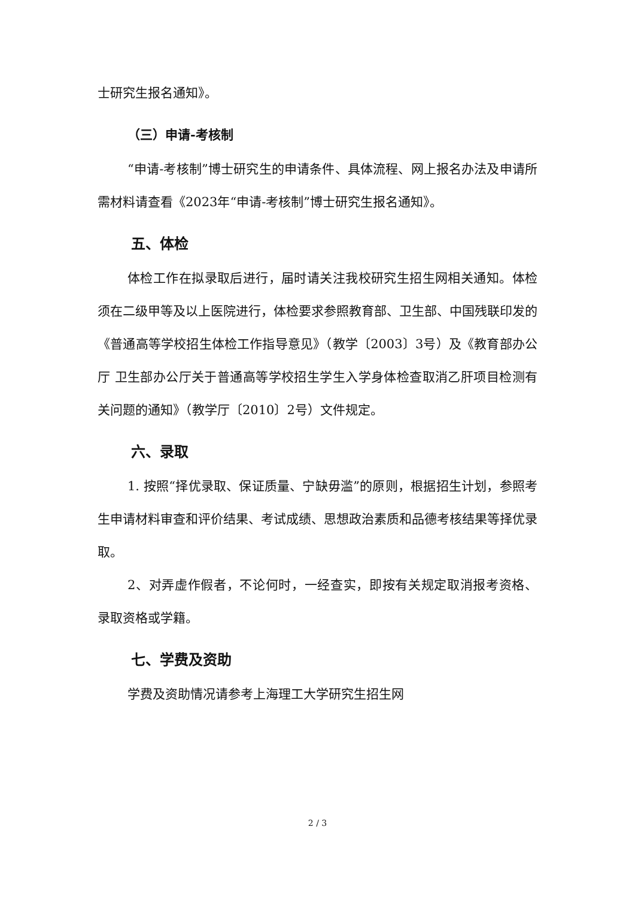士研究生报名通知》。
（三）申请-考核制
“申请-考核制”博士研究生的申请条件、具体流程、网上报名办法及申请所需材料请查看《2023年“申请-考核制”博士研究生报名通知》。
五、体检
体检工作在拟录取后进行，届时请关注我校研究生招生网相关通知。体检须在二级甲等及以上医院进行，体检要求参照教育部、卫生部、中国残联印发的《普通高等学校招生体检工作指导意见》（教学〔2003〕3号）及《教育部办公厅 卫生部办公厅关于普通高等学校招生学生入学身体检查取消乙肝项目检测有关问题的通知》（教学厅〔2010〕2号）文件规定。
六、录取
1. 按照“择优录取、保证质量、宁缺毋滥”的原则，根据招生计划，参照考生申请材料审查和评价结果、考试成绩、思想政治素质和品德考核结果等择优录取。
2、对弄虚作假者，不论何时，一经查实，即按有关规定取消报考资格、录取资格或学籍。
七、学费及资助
学费及资助情况请参考上海理工大学研究生招生网
2 / 3